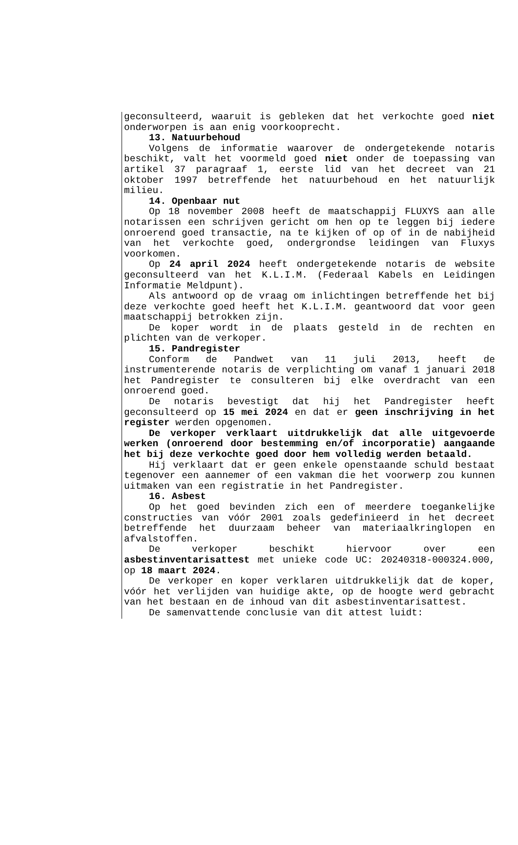geconsulteerd, waaruit is gebleken dat het verkochte goed niet onderworpen is aan enig voorkooprecht.
13. Natuurbehoud
Volgens de informatie waarover de ondergetekende notaris beschikt, valt het voormeld goed niet onder de toepassing van artikel 37 paragraaf 1, eerste lid van het decreet van 21 oktober 1997 betreffende het natuurbehoud en het natuurlijk milieu.
14. Openbaar nut
Op 18 november 2008 heeft de maatschappij FLUXYS aan alle notarissen een schrijven gericht om hen op te leggen bij iedere onroerend goed transactie, na te kijken of op of in de nabijheid van het verkochte goed, ondergrondse leidingen van Fluxys voorkomen.
Op 24 april 2024 heeft ondergetekende notaris de website geconsulteerd van het K.L.I.M. (Federaal Kabels en Leidingen Informatie Meldpunt).
Als antwoord op de vraag om inlichtingen betreffende het bij deze verkochte goed heeft het K.L.I.M. geantwoord dat voor geen maatschappij betrokken zijn.
De koper wordt in de plaats gesteld in de rechten en plichten van de verkoper.
15. Pandregister
Conform de Pandwet van 11 juli 2013, heeft de instrumenterende notaris de verplichting om vanaf 1 januari 2018 het Pandregister te consulteren bij elke overdracht van een onroerend goed.
De notaris bevestigt dat hij het Pandregister heeft geconsulteerd op 15 mei 2024 en dat er geen inschrijving in het register werden opgenomen.
De verkoper verklaart uitdrukkelijk dat alle uitgevoerde werken (onroerend door bestemming en/of incorporatie) aangaande het bij deze verkochte goed door hem volledig werden betaald.
Hij verklaart dat er geen enkele openstaande schuld bestaat tegenover een aannemer of een vakman die het voorwerp zou kunnen uitmaken van een registratie in het Pandregister.
16. Asbest
Op het goed bevinden zich een of meerdere toegankelijke constructies van vóór 2001 zoals gedefinieerd in het decreet betreffende het duurzaam beheer van materiaalkringlopen en afvalstoffen.
De verkoper beschikt hiervoor over een asbestinventarisattest met unieke code UC: 20240318-000324.000, op 18 maart 2024.
De verkoper en koper verklaren uitdrukkelijk dat de koper, vóór het verlijden van huidige akte, op de hoogte werd gebracht van het bestaan en de inhoud van dit asbestinventarisattest.
De samenvattende conclusie van dit attest luidt: